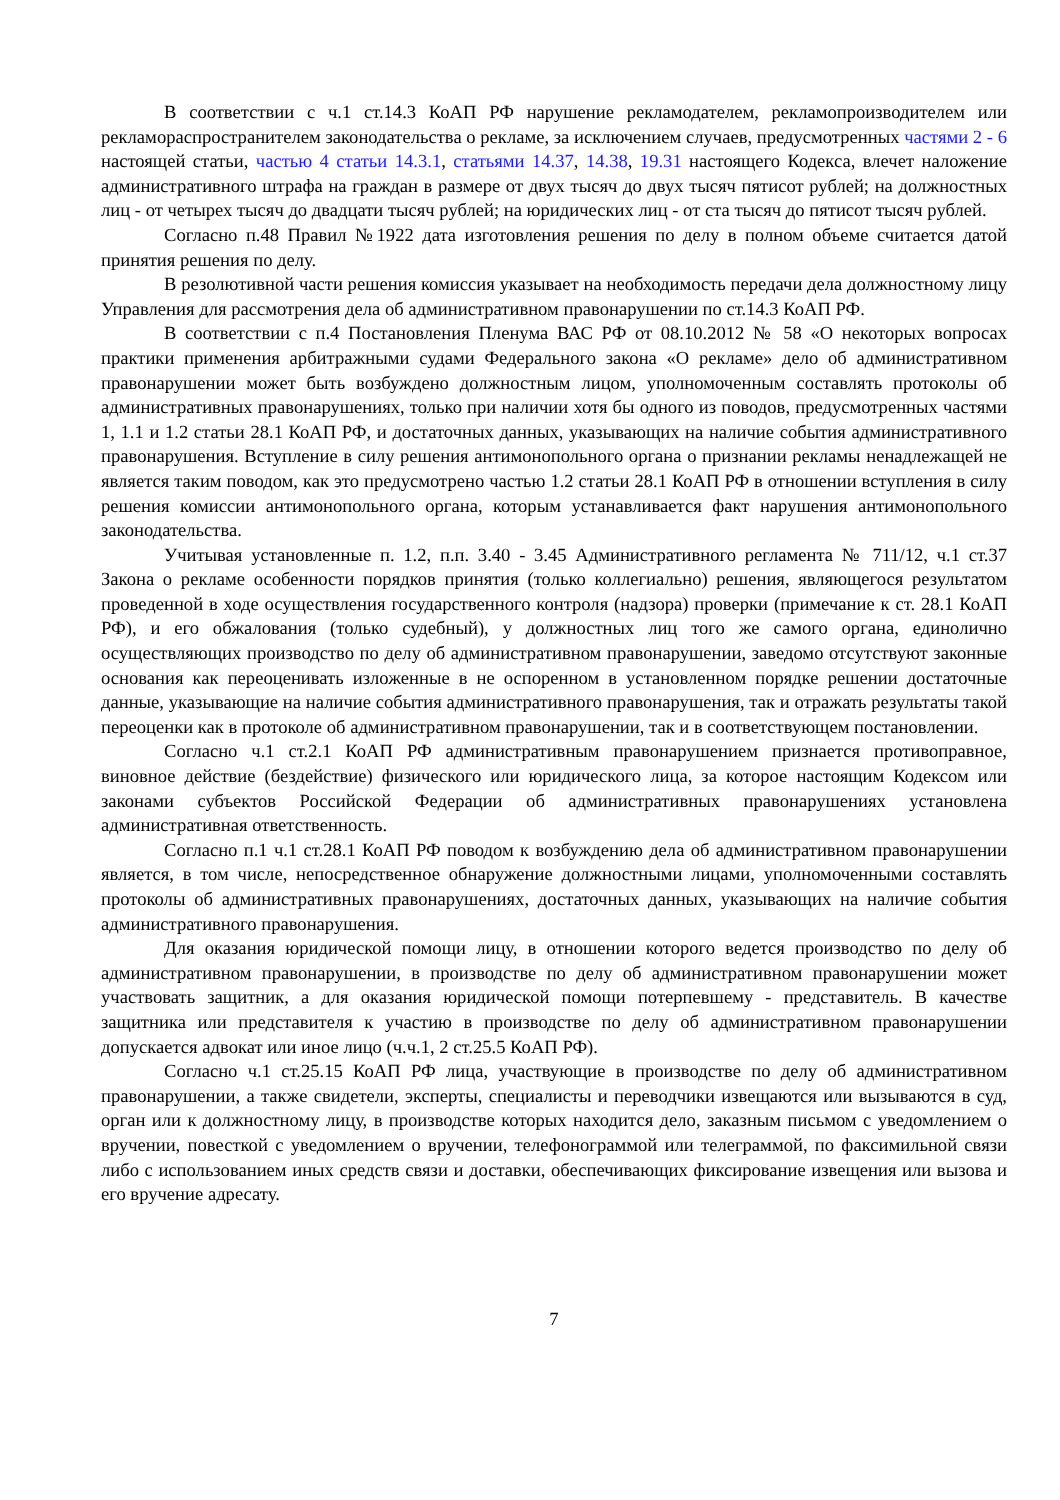В соответствии с ч.1 ст.14.3 КоАП РФ нарушение рекламодателем, рекламопроизводителем или рекламораспространителем законодательства о рекламе, за исключением случаев, предусмотренных частями 2 - 6 настоящей статьи, частью 4 статьи 14.3.1, статьями 14.37, 14.38, 19.31 настоящего Кодекса, влечет наложение административного штрафа на граждан в размере от двух тысяч до двух тысяч пятисот рублей; на должностных лиц - от четырех тысяч до двадцати тысяч рублей; на юридических лиц - от ста тысяч до пятисот тысяч рублей.
Согласно п.48 Правил №1922 дата изготовления решения по делу в полном объеме считается датой принятия решения по делу.
В резолютивной части решения комиссия указывает на необходимость передачи дела должностному лицу Управления для рассмотрения дела об административном правонарушении по ст.14.3 КоАП РФ.
В соответствии с п.4 Постановления Пленума ВАС РФ от 08.10.2012 № 58 «О некоторых вопросах практики применения арбитражными судами Федерального закона «О рекламе» дело об административном правонарушении может быть возбуждено должностным лицом, уполномоченным составлять протоколы об административных правонарушениях, только при наличии хотя бы одного из поводов, предусмотренных частями 1, 1.1 и 1.2 статьи 28.1 КоАП РФ, и достаточных данных, указывающих на наличие события административного правонарушения. Вступление в силу решения антимонопольного органа о признании рекламы ненадлежащей не является таким поводом, как это предусмотрено частью 1.2 статьи 28.1 КоАП РФ в отношении вступления в силу решения комиссии антимонопольного органа, которым устанавливается факт нарушения антимонопольного законодательства.
Учитывая установленные п. 1.2, п.п. 3.40 - 3.45 Административного регламента № 711/12, ч.1 ст.37 Закона о рекламе особенности порядков принятия (только коллегиально) решения, являющегося результатом проведенной в ходе осуществления государственного контроля (надзора) проверки (примечание к ст. 28.1 КоАП РФ), и его обжалования (только судебный), у должностных лиц того же самого органа, единолично осуществляющих производство по делу об административном правонарушении, заведомо отсутствуют законные основания как переоценивать изложенные в не оспоренном в установленном порядке решении достаточные данные, указывающие на наличие события административного правонарушения, так и отражать результаты такой переоценки как в протоколе об административном правонарушении, так и в соответствующем постановлении.
Согласно ч.1 ст.2.1 КоАП РФ административным правонарушением признается противоправное, виновное действие (бездействие) физического или юридического лица, за которое настоящим Кодексом или законами субъектов Российской Федерации об административных правонарушениях установлена административная ответственность.
Согласно п.1 ч.1 ст.28.1 КоАП РФ поводом к возбуждению дела об административном правонарушении является, в том числе, непосредственное обнаружение должностными лицами, уполномоченными составлять протоколы об административных правонарушениях, достаточных данных, указывающих на наличие события административного правонарушения.
Для оказания юридической помощи лицу, в отношении которого ведется производство по делу об административном правонарушении, в производстве по делу об административном правонарушении может участвовать защитник, а для оказания юридической помощи потерпевшему - представитель. В качестве защитника или представителя к участию в производстве по делу об административном правонарушении допускается адвокат или иное лицо (ч.ч.1, 2 ст.25.5 КоАП РФ).
Согласно ч.1 ст.25.15 КоАП РФ лица, участвующие в производстве по делу об административном правонарушении, а также свидетели, эксперты, специалисты и переводчики извещаются или вызываются в суд, орган или к должностному лицу, в производстве которых находится дело, заказным письмом с уведомлением о вручении, повесткой с уведомлением о вручении, телефонограммой или телеграммой, по факсимильной связи либо с использованием иных средств связи и доставки, обеспечивающих фиксирование извещения или вызова и его вручение адресату.
7